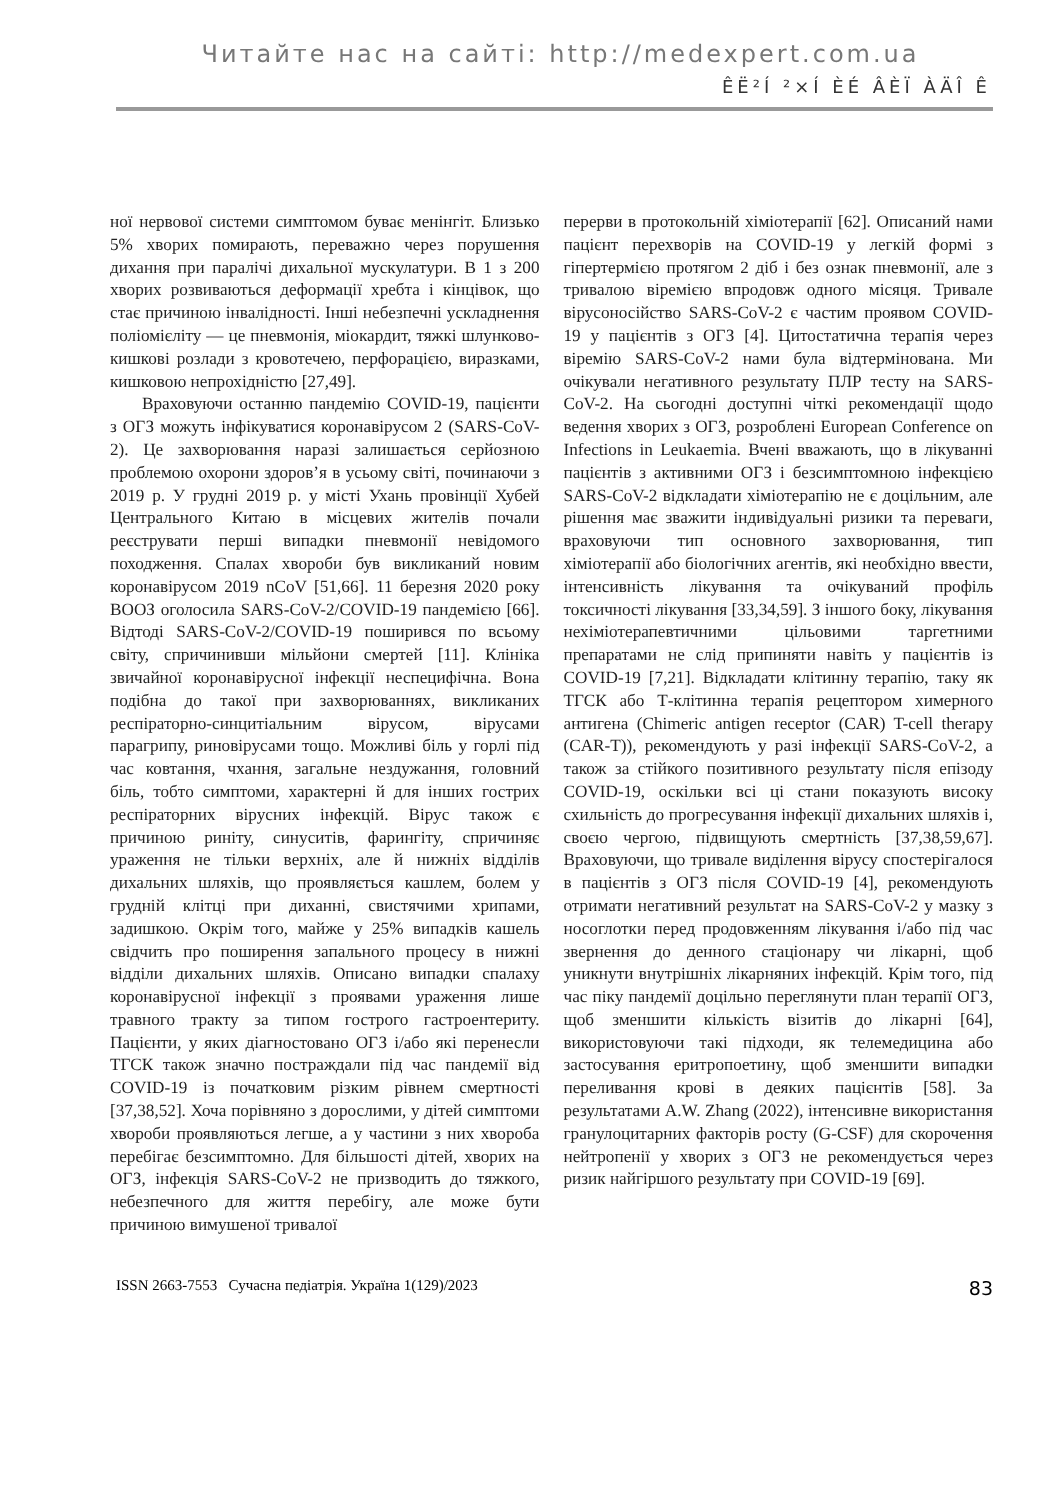Читайте нас на сайті: http://medexpert.com.ua
ÊË²Í ²×Í ÈÉ ÂÈÏ ÀÄÎ Ê
ної нервової системи симптомом буває менінгіт. Близько 5% хворих помирають, переважно через порушення дихання при паралічі дихальної мускулатури. В 1 з 200 хворих розвиваються деформації хребта і кінцівок, що стає причиною інвалідності. Інші небезпечні ускладнення поліомієліту — це пневмонія, міокардит, тяжкі шлунково-кишкові розлади з кровотечею, перфорацією, виразками, кишковою непрохідністю [27,49].
Враховуючи останню пандемію COVID-19, пацієнти з ОГЗ можуть інфікуватися коронавірусом 2 (SARS-CoV-2). Це захворювання наразі залишається серйозною проблемою охорони здоров’я в усьому світі, починаючи з 2019 р. У грудні 2019 р. у місті Ухань провінції Хубей Центрального Китаю в місцевих жителів почали реєструвати перші випадки пневмонії невідомого походження. Спалах хвороби був викликаний новим коронавірусом 2019 nCoV [51,66]. 11 березня 2020 року ВООЗ оголосила SARS-CoV-2/COVID-19 пандемією [66]. Відтоді SARS-CoV-2/COVID-19 поширився по всьому світу, спричинивши мільйони смертей [11]. Клініка звичайної коронавірусної інфекції неспецифічна. Вона подібна до такої при захворюваннях, викликаних респіраторно-синцитіальним вірусом, вірусами парагрипу, риновірусами тощо. Можливі біль у горлі під час ковтання, чхання, загальне нездужання, головний біль, тобто симптоми, характерні й для інших гострих респіраторних вірусних інфекцій. Вірус також є причиною риніту, синуситів, фарингіту, спричиняє ураження не тільки верхніх, але й нижніх відділів дихальних шляхів, що проявляється кашлем, болем у грудній клітці при диханні, свистячими хрипами, задишкою. Окрім того, майже у 25% випадків кашель свідчить про поширення запального процесу в нижні відділи дихальних шляхів. Описано випадки спалаху коронавірусної інфекції з проявами ураження лише травного тракту за типом гострого гастроентериту. Пацієнти, у яких діагностовано ОГЗ і/або які перенесли ТГСК також значно постраждали під час пандемії від COVID-19 із початковим різким рівнем смертності [37,38,52]. Хоча порівняно з дорослими, у дітей симптоми хвороби проявляються легше, а у частини з них хвороба перебігає безсимптомно. Для більшості дітей, хворих на ОГЗ, інфекція SARS-CoV-2 не призводить до тяжкого, небезпечного для життя перебігу, але може бути причиною вимушеної тривалої
перерви в протокольній хіміотерапії [62]. Описаний нами пацієнт перехворів на COVID-19 у легкій формі з гіпертермією протягом 2 діб і без ознак пневмонії, але з тривалою віремією впродовж одного місяця. Тривале вірусоносійство SARS-CoV-2 є частим проявом COVID-19 у пацієнтів з ОГЗ [4]. Цитостатична терапія через віремію SARS-CoV-2 нами була відтермінована. Ми очікували негативного результату ПЛР тесту на SARS-CoV-2. На сьогодні доступні чіткі рекомендації щодо ведення хворих з ОГЗ, розроблені European Conference on Infections in Leukaemia. Вчені вважають, що в лікуванні пацієнтів з активними ОГЗ і безсимптомною інфекцією SARS-CoV-2 відкладати хіміотерапію не є доцільним, але рішення має зважити індивідуальні ризики та переваги, враховуючи тип основного захворювання, тип хіміотерапії або біологічних агентів, які необхідно ввести, інтенсивність лікування та очікуваний профіль токсичності лікування [33,34,59]. З іншого боку, лікування нехіміотерапевтичними цільовими таргетними препаратами не слід припиняти навіть у пацієнтів із COVID-19 [7,21]. Відкладати клітинну терапію, таку як ТГСК або Т-клітинна терапія рецептором химерного антигена (Chimeric antigen receptor (CAR) T-cell therapy (CAR-T)), рекомендують у разі інфекції SARS-CoV-2, а також за стійкого позитивного результату після епізоду COVID-19, оскільки всі ці стани показують високу схильність до прогресування інфекції дихальних шляхів і, своєю чергою, підвищують смертність [37,38,59,67]. Враховуючи, що тривале виділення вірусу спостерігалося в пацієнтів з ОГЗ після COVID-19 [4], рекомендують отримати негативний результат на SARS-CoV-2 у мазку з носоглотки перед продовженням лікування і/або під час звернення до денного стаціонару чи лікарні, щоб уникнути внутрішніх лікарняних інфекцій. Крім того, під час піку пандемії доцільно переглянути план терапії ОГЗ, щоб зменшити кількість візитів до лікарні [64], використовуючи такі підходи, як телемедицина або застосування еритропоетину, щоб зменшити випадки переливання крові в деяких пацієнтів [58]. За результатами A.W. Zhang (2022), інтенсивне використання гранулоцитарних факторів росту (G-CSF) для скорочення нейтропенії у хворих з ОГЗ не рекомендується через ризик найгіршого результату при COVID-19 [69].
ISSN 2663-7553 Сучасна педіатрія. Україна 1(129)/2023 83